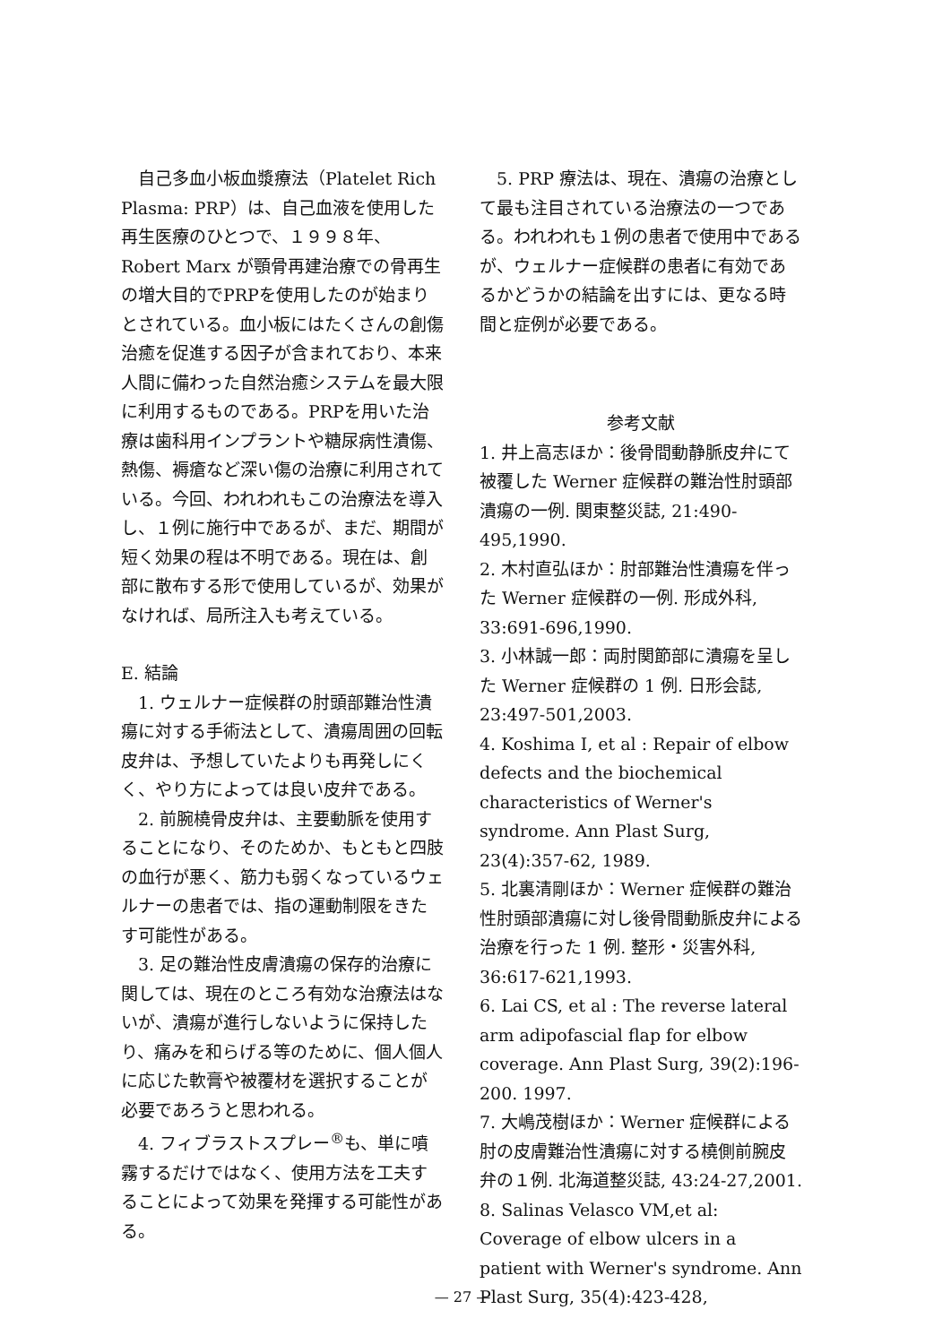自己多血小板血漿療法（Platelet Rich Plasma: PRP）は、自己血液を使用した再生医療のひとつで、１９９８年、Robert Marx が顎骨再建治療での骨再生の増大目的でPRPを使用したのが始まりとされている。血小板にはたくさんの創傷治癒を促進する因子が含まれており、本来人間に備わった自然治癒システムを最大限に利用するものである。PRPを用いた治療は歯科用インプラントや糖尿病性潰傷、熱傷、褥瘡など深い傷の治療に利用されている。今回、われわれもこの治療法を導入し、１例に施行中であるが、まだ、期間が短く効果の程は不明である。現在は、創部に散布する形で使用しているが、効果がなければ、局所注入も考えている。
E. 結論
1. ウェルナー症候群の肘頭部難治性潰瘍に対する手術法として、潰瘍周囲の回転皮弁は、予想していたよりも再発しにくく、やり方によっては良い皮弁である。
2. 前腕橈骨皮弁は、主要動脈を使用することになり、そのためか、もともと四肢の血行が悪く、筋力も弱くなっているウェルナーの患者では、指の運動制限をきたす可能性がある。
3. 足の難治性皮膚潰瘍の保存的治療に関しては、現在のところ有効な治療法はないが、潰瘍が進行しないように保持したり、痛みを和らげる等のために、個人個人に応じた軟膏や被覆材を選択することが必要であろうと思われる。
4. フィブラストスプレー<sup>®</sup>も、単に噴霧するだけではなく、使用方法を工夫することによって効果を発揮する可能性がある。
5. PRP 療法は、現在、潰瘍の治療として最も注目されている治療法の一つである。われわれも１例の患者で使用中であるが、ウェルナー症候群の患者に有効であるかどうかの結論を出すには、更なる時間と症例が必要である。
参考文献
1. 井上高志ほか：後骨間動静脈皮弁にて被覆した Werner 症候群の難治性肘頭部潰瘍の一例. 関東整災誌, 21:490-495,1990.
2. 木村直弘ほか：肘部難治性潰瘍を伴った Werner 症候群の一例. 形成外科, 33:691-696,1990.
3. 小林誠一郎：両肘関節部に潰瘍を呈した Werner 症候群の 1 例. 日形会誌, 23:497-501,2003.
4. Koshima I, et al : Repair of elbow defects and the biochemical characteristics of Werner's syndrome. Ann Plast Surg, 23(4):357-62, 1989.
5. 北裏清剛ほか：Werner 症候群の難治性肘頭部潰瘍に対し後骨間動脈皮弁による治療を行った 1 例. 整形・災害外科, 36:617-621,1993.
6. Lai CS, et al : The reverse lateral arm adipofascial flap for elbow coverage. Ann Plast Surg, 39(2):196-200. 1997.
7. 大嶋茂樹ほか：Werner 症候群による肘の皮膚難治性潰瘍に対する橈側前腕皮弁の１例. 北海道整災誌, 43:24-27,2001.
8. Salinas Velasco VM,et al: Coverage of elbow ulcers in a patient with Werner's syndrome. Ann Plast Surg, 35(4):423-428,
— 27 —